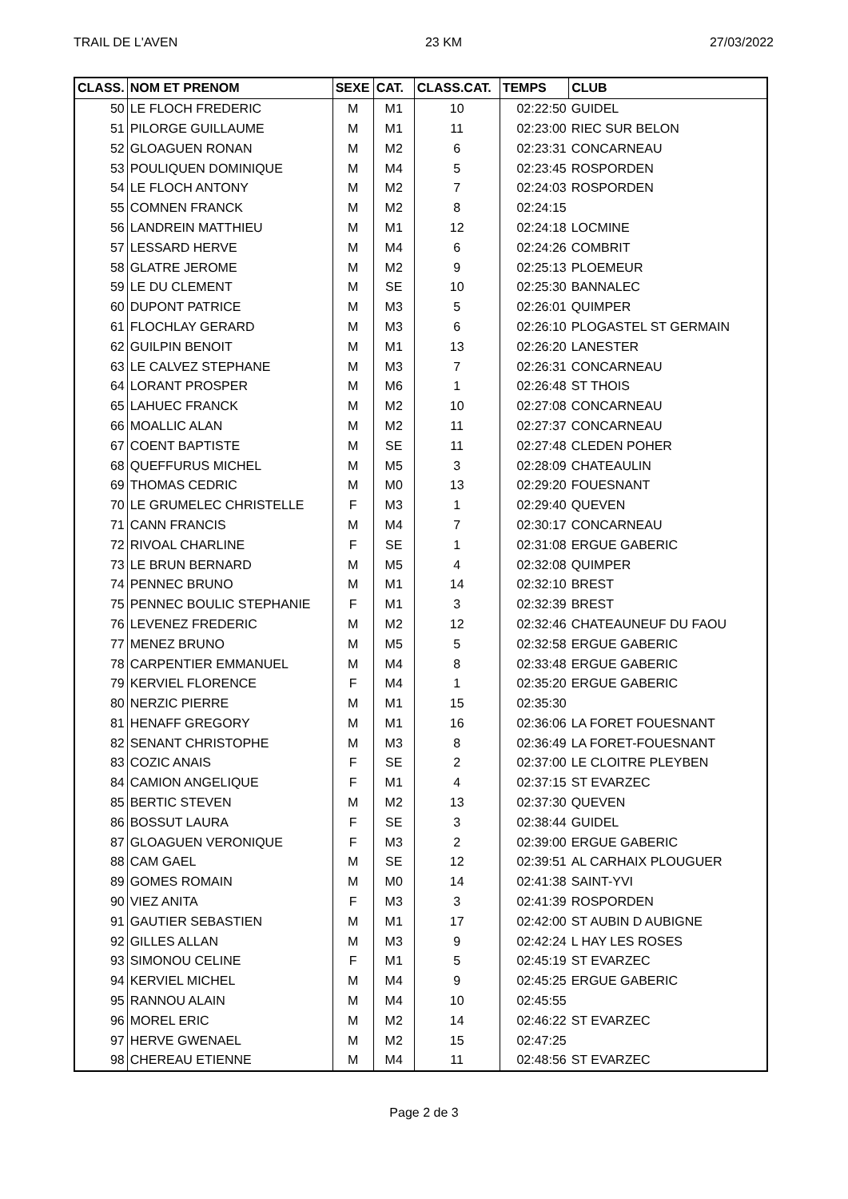TRAIL DE L'AVEN 23 KM 27/03/2022
| CLASS. | NOM ET PRENOM | SEXE | CAT. | CLASS.CAT. | TEMPS | CLUB |
| --- | --- | --- | --- | --- | --- | --- |
| 50 | LE FLOCH FREDERIC | M | M1 | 10 | 02:22:50 | GUIDEL |
| 51 | PILORGE GUILLAUME | M | M1 | 11 | 02:23:00 | RIEC SUR BELON |
| 52 | GLOAGUEN RONAN | M | M2 | 6 | 02:23:31 | CONCARNEAU |
| 53 | POULIQUEN DOMINIQUE | M | M4 | 5 | 02:23:45 | ROSPORDEN |
| 54 | LE FLOCH ANTONY | M | M2 | 7 | 02:24:03 | ROSPORDEN |
| 55 | COMNEN FRANCK | M | M2 | 8 | 02:24:15 | |
| 56 | LANDREIN MATTHIEU | M | M1 | 12 | 02:24:18 | LOCMINE |
| 57 | LESSARD HERVE | M | M4 | 6 | 02:24:26 | COMBRIT |
| 58 | GLATRE JEROME | M | M2 | 9 | 02:25:13 | PLOEMEUR |
| 59 | LE DU CLEMENT | M | SE | 10 | 02:25:30 | BANNALEC |
| 60 | DUPONT PATRICE | M | M3 | 5 | 02:26:01 | QUIMPER |
| 61 | FLOCHLAY GERARD | M | M3 | 6 | 02:26:10 | PLOGASTEL ST GERMAIN |
| 62 | GUILPIN BENOIT | M | M1 | 13 | 02:26:20 | LANESTER |
| 63 | LE CALVEZ STEPHANE | M | M3 | 7 | 02:26:31 | CONCARNEAU |
| 64 | LORANT PROSPER | M | M6 | 1 | 02:26:48 | ST THOIS |
| 65 | LAHUEC FRANCK | M | M2 | 10 | 02:27:08 | CONCARNEAU |
| 66 | MOALLIC ALAN | M | M2 | 11 | 02:27:37 | CONCARNEAU |
| 67 | COENT BAPTISTE | M | SE | 11 | 02:27:48 | CLEDEN POHER |
| 68 | QUEFFURUS MICHEL | M | M5 | 3 | 02:28:09 | CHATEAULIN |
| 69 | THOMAS CEDRIC | M | M0 | 13 | 02:29:20 | FOUESNANT |
| 70 | LE GRUMELEC CHRISTELLE | F | M3 | 1 | 02:29:40 | QUEVEN |
| 71 | CANN FRANCIS | M | M4 | 7 | 02:30:17 | CONCARNEAU |
| 72 | RIVOAL CHARLINE | F | SE | 1 | 02:31:08 | ERGUE GABERIC |
| 73 | LE BRUN BERNARD | M | M5 | 4 | 02:32:08 | QUIMPER |
| 74 | PENNEC BRUNO | M | M1 | 14 | 02:32:10 | BREST |
| 75 | PENNEC BOULIC STEPHANIE | F | M1 | 3 | 02:32:39 | BREST |
| 76 | LEVENEZ FREDERIC | M | M2 | 12 | 02:32:46 | CHATEAUNEUF DU FAOU |
| 77 | MENEZ BRUNO | M | M5 | 5 | 02:32:58 | ERGUE GABERIC |
| 78 | CARPENTIER EMMANUEL | M | M4 | 8 | 02:33:48 | ERGUE GABERIC |
| 79 | KERVIEL FLORENCE | F | M4 | 1 | 02:35:20 | ERGUE GABERIC |
| 80 | NERZIC PIERRE | M | M1 | 15 | 02:35:30 | |
| 81 | HENAFF GREGORY | M | M1 | 16 | 02:36:06 | LA FORET FOUESNANT |
| 82 | SENANT CHRISTOPHE | M | M3 | 8 | 02:36:49 | LA FORET-FOUESNANT |
| 83 | COZIC ANAIS | F | SE | 2 | 02:37:00 | LE CLOITRE PLEYBEN |
| 84 | CAMION ANGELIQUE | F | M1 | 4 | 02:37:15 | ST EVARZEC |
| 85 | BERTIC STEVEN | M | M2 | 13 | 02:37:30 | QUEVEN |
| 86 | BOSSUT LAURA | F | SE | 3 | 02:38:44 | GUIDEL |
| 87 | GLOAGUEN VERONIQUE | F | M3 | 2 | 02:39:00 | ERGUE GABERIC |
| 88 | CAM GAEL | M | SE | 12 | 02:39:51 | AL CARHAIX PLOUGUER |
| 89 | GOMES ROMAIN | M | M0 | 14 | 02:41:38 | SAINT-YVI |
| 90 | VIEZ ANITA | F | M3 | 3 | 02:41:39 | ROSPORDEN |
| 91 | GAUTIER SEBASTIEN | M | M1 | 17 | 02:42:00 | ST AUBIN D AUBIGNE |
| 92 | GILLES ALLAN | M | M3 | 9 | 02:42:24 | L HAY LES ROSES |
| 93 | SIMONOU CELINE | F | M1 | 5 | 02:45:19 | ST EVARZEC |
| 94 | KERVIEL MICHEL | M | M4 | 9 | 02:45:25 | ERGUE GABERIC |
| 95 | RANNOU ALAIN | M | M4 | 10 | 02:45:55 | |
| 96 | MOREL ERIC | M | M2 | 14 | 02:46:22 | ST EVARZEC |
| 97 | HERVE GWENAEL | M | M2 | 15 | 02:47:25 | |
| 98 | CHEREAU ETIENNE | M | M4 | 11 | 02:48:56 | ST EVARZEC |
Page 2 de 3